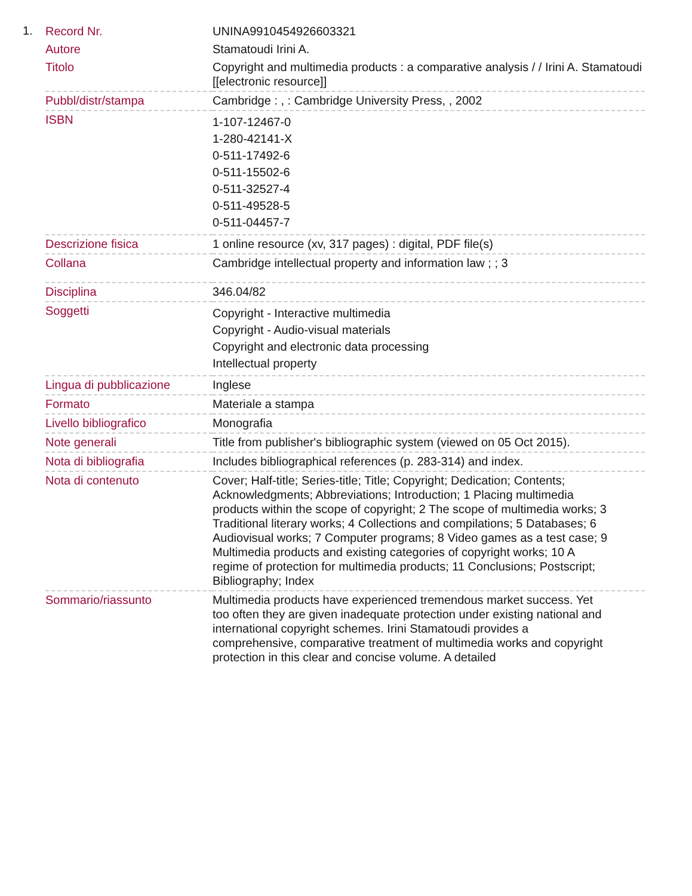1.
| Record Nr. | UNINA9910454926603321 |
| Autore | Stamatoudi Irini A. |
| Titolo | Copyright and multimedia products : a comparative analysis / / Irini A. Stamatoudi [[electronic resource]] |
| Pubbl/distr/stampa | Cambridge : , : Cambridge University Press, , 2002 |
| ISBN | 1-107-12467-0 1-280-42141-X 0-511-17492-6 0-511-15502-6 0-511-32527-4 0-511-49528-5 0-511-04457-7 |
| Descrizione fisica | 1 online resource (xv, 317 pages) : digital, PDF file(s) |
| Collana | Cambridge intellectual property and information law ; ; 3 |
| Disciplina | 346.04/82 |
| Soggetti | Copyright - Interactive multimedia Copyright - Audio-visual materials Copyright and electronic data processing Intellectual property |
| Lingua di pubblicazione | Inglese |
| Formato | Materiale a stampa |
| Livello bibliografico | Monografia |
| Note generali | Title from publisher's bibliographic system (viewed on 05 Oct 2015). |
| Nota di bibliografia | Includes bibliographical references (p. 283-314) and index. |
| Nota di contenuto | Cover; Half-title; Series-title; Title; Copyright; Dedication; Contents; Acknowledgments; Abbreviations; Introduction; 1 Placing multimedia products within the scope of copyright; 2 The scope of multimedia works; 3 Traditional literary works; 4 Collections and compilations; 5 Databases; 6 Audiovisual works; 7 Computer programs; 8 Video games as a test case; 9 Multimedia products and existing categories of copyright works; 10 A regime of protection for multimedia products; 11 Conclusions; Postscript; Bibliography; Index |
| Sommario/riassunto | Multimedia products have experienced tremendous market success. Yet too often they are given inadequate protection under existing national and international copyright schemes. Irini Stamatoudi provides a comprehensive, comparative treatment of multimedia works and copyright protection in this clear and concise volume. A detailed |